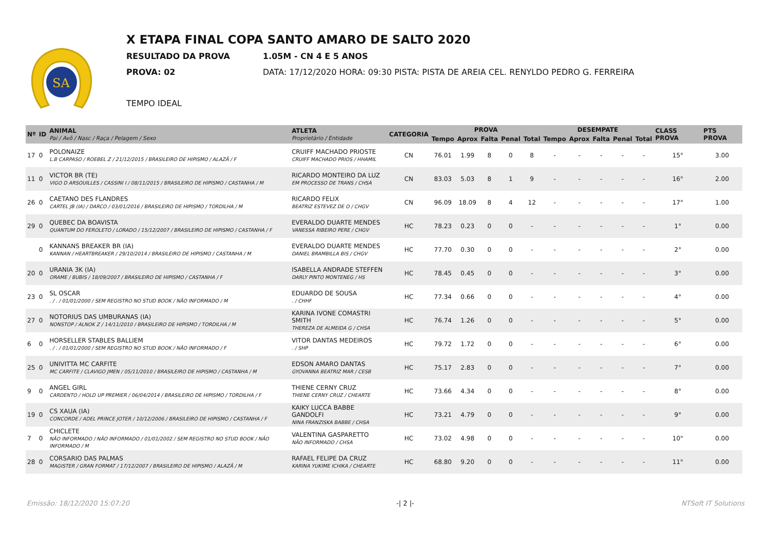SA
X ETAPA FINAL COPA SANTO AMARO DE SALTO 2020
RESULTADO DA PROVA 1.05M - CN 4 E 5 ANOS
PROVA: 02 DATA: 17/12/2020 HORA: 09:30 PISTA: PISTA DE AREIA CEL. RENYLDO PEDRO G. FERREIRA
TEMPO IDEAL
| Nº | ID | ANIMAL Pai / Avô / Nasc / Raça / Pelagem / Sexo | ATLETA Proprietário / Entidade | CATEGORIA | PROVA | | | | | DESEMPATE | | | | | CLASS PROVA | PTS PROVA |
| --- | --- | --- | --- | --- | --- | --- | --- | --- | --- | --- | --- | --- | --- | --- | --- | --- |
| | | | | | Tempo | Aprox | Falta | Penal | Total | Tempo | Aprox | Falta | Penal | Total | | |
| 17 | 0 | POLONAIZE L.B CARPASO / ROEBEL Z / 21/12/2015 / BRASILEIRO DE HIPISMO / ALAZÃ / F | CRUIFF MACHADO PRIOSTE CRUIFF MACHADO PRIOS / HHAMIL | CN | 76.01 | 1.99 | 8 | 0 | 8 | - | - | - | - | - | 15° | 3.00 |
| 11 | 0 | VICTOR BR (TE) VIGO D ARSOUILLES / CASSINI I / 08/11/2015 / BRASILEIRO DE HIPISMO / CASTANHA / M | RICARDO MONTEIRO DA LUZ EM PROCESSO DE TRANS / CHSA | CN | 83.03 | 5.03 | 8 | 1 | 9 | - | - | - | - | - | 16° | 2.00 |
| 26 | 0 | CAETANO DES FLANDRES CARTEL JB (IA) / DARCO / 03/01/2016 / BRASILEIRO DE HIPISMO / TORDILHA / M | RICARDO FELIX BEATRIZ ESTEVEZ DE O / CHGV | CN | 96.09 | 18.09 | 8 | 4 | 12 | - | - | - | - | - | 17° | 1.00 |
| 29 | 0 | QUEBEC DA BOAVISTA QUANTUM DO FEROLETO / LORADO / 15/12/2007 / BRASILEIRO DE HIPISMO / CASTANHA / F | EVERALDO DUARTE MENDES VANESSA RIBEIRO PERE / CHGV | HC | 78.23 | 0.23 | 0 | 0 | - | - | - | - | - | - | 1° | 0.00 |
| | 0 | KANNANS BREAKER BR (IA) KANNAN / HEARTBREAKER / 29/10/2014 / BRASILEIRO DE HIPISMO / CASTANHA / M | EVERALDO DUARTE MENDES DANIEL BRAMBILLA BIS / CHGV | HC | 77.70 | 0.30 | 0 | 0 | - | - | - | - | - | - | 2° | 0.00 |
| 20 | 0 | URANIA 3K (IA) ORAME / BUBIS / 18/09/2007 / BRASILEIRO DE HIPISMO / CASTANHA / F | ISABELLA ANDRADE STEFFEN DARLY PINTO MONTENEG / HS | HC | 78.45 | 0.45 | 0 | 0 | - | - | - | - | - | - | 3° | 0.00 |
| 23 | 0 | SL OSCAR . / . / 01/01/2000 / SEM REGISTRO NO STUD BOOK / NÃO INFORMADO / M | EDUARDO DE SOUSA . / CHHF | HC | 77.34 | 0.66 | 0 | 0 | - | - | - | - | - | - | 4° | 0.00 |
| 27 | 0 | NOTORIUS DAS UMBURANAS (IA) NONSTOP / ALNOK Z / 14/11/2010 / BRASILEIRO DE HIPISMO / TORDILHA / M | KARINA IVONE COMASTRI SMITH THEREZA DE ALMEIDA G / CHSA | HC | 76.74 | 1.26 | 0 | 0 | - | - | - | - | - | - | 5° | 0.00 |
| 6 | 0 | HORSELLER STABLES BALLIEM . / . / 01/01/2000 / SEM REGISTRO NO STUD BOOK / NÃO INFORMADO / F | VITOR DANTAS MEDEIROS . / SHP | HC | 79.72 | 1.72 | 0 | 0 | - | - | - | - | - | - | 6° | 0.00 |
| 25 | 0 | UNIVITTA MC CARFITE MC CARFITE / CLAVIGO JMEN / 05/11/2010 / BRASILEIRO DE HIPISMO / CASTANHA / M | EDSON AMARO DANTAS GYOVANNA BEATRIZ MAR / CESB | HC | 75.17 | 2.83 | 0 | 0 | - | - | - | - | - | - | 7° | 0.00 |
| 9 | 0 | ANGEL GIRL CARDENTO / HOLD UP PREMIER / 06/04/2014 / BRASILEIRO DE HIPISMO / TORDILHA / F | THIENE CERNY CRUZ THIENE CERNY CRUZ / CHEARTE | HC | 73.66 | 4.34 | 0 | 0 | - | - | - | - | - | - | 8° | 0.00 |
| 19 | 0 | CS XAUA (IA) CONCORDE / ADEL PRINCE JOTER / 10/12/2006 / BRASILEIRO DE HIPISMO / CASTANHA / F | KAIKY LUCCA BABBE GANDOLFI NINA FRANZISKA BABBE / CHSA | HC | 73.21 | 4.79 | 0 | 0 | - | - | - | - | - | - | 9° | 0.00 |
| 7 | 0 | CHICLETE NÃO INFORMADO / NÃO INFORMADO / 01/01/2002 / SEM REGISTRO NO STUD BOOK / NÃO INFORMADO / M | VALENTINA GASPARETTO NÃO INFORMADO / CHSA | HC | 73.02 | 4.98 | 0 | 0 | - | - | - | - | - | - | 10° | 0.00 |
| 28 | 0 | CORSARIO DAS PALMAS MAGISTER / GRAN FORMAT / 17/12/2007 / BRASILEIRO DE HIPISMO / ALAZÃ / M | RAFAEL FELIPE DA CRUZ KARINA YUKIME ICHIKA / CHEARTE | HC | 68.80 | 9.20 | 0 | 0 | - | - | - | - | - | - | 11° | 0.00 |
Emissão: 18/12/2020 15:07:20 -| 2 |- NTSoft IT Solutions